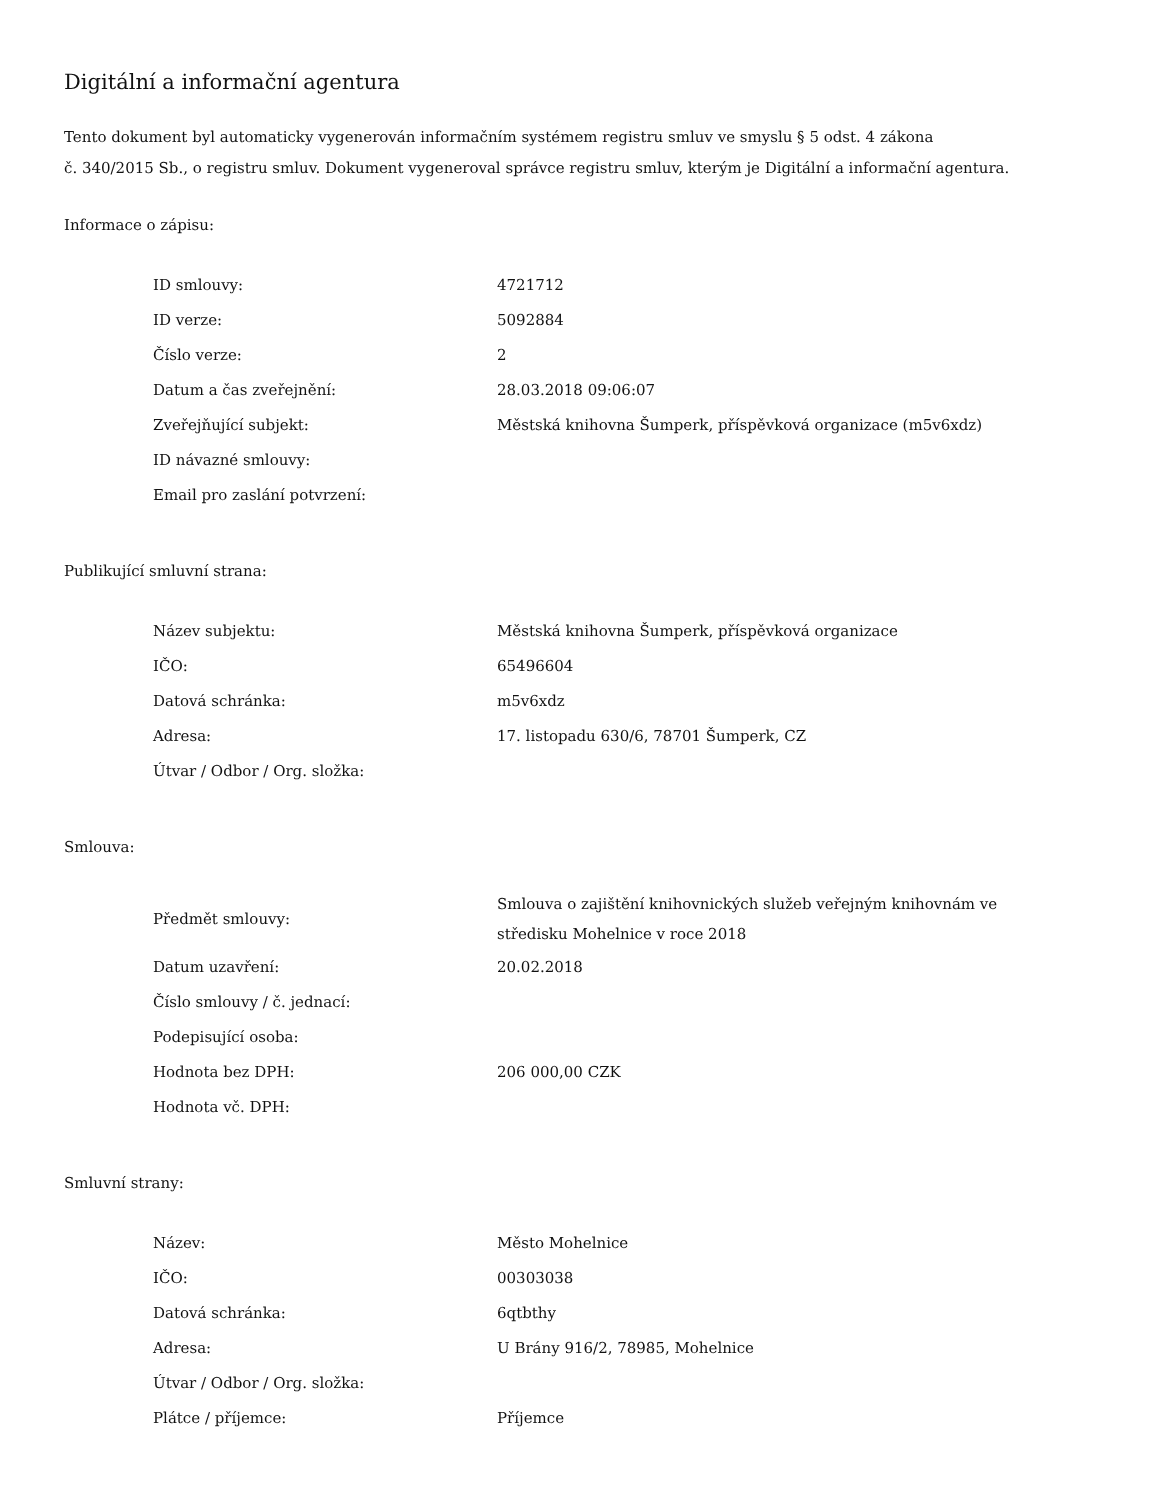Digitální a informační agentura
Tento dokument byl automaticky vygenerován informačním systémem registru smluv ve smyslu § 5 odst. 4 zákona
č. 340/2015 Sb., o registru smluv. Dokument vygeneroval správce registru smluv, kterým je Digitální a informační agentura.
Informace o zápisu:
| ID smlouvy: | 4721712 |
| ID verze: | 5092884 |
| Číslo verze: | 2 |
| Datum a čas zveřejnění: | 28.03.2018 09:06:07 |
| Zveřejňující subjekt: | Městská knihovna Šumperk, příspěvková organizace (m5v6xdz) |
| ID návazné smlouvy: | |
| Email pro zaslání potvrzení: | |
Publikující smluvní strana:
| Název subjektu: | Městská knihovna Šumperk, příspěvková organizace |
| IČO: | 65496604 |
| Datová schránka: | m5v6xdz |
| Adresa: | 17. listopadu 630/6, 78701 Šumperk, CZ |
| Útvar / Odbor / Org. složka: | |
Smlouva:
| Předmět smlouvy: | Smlouva o zajištění knihovnických služeb veřejným knihovnám ve středisku Mohelnice v roce 2018 |
| Datum uzavření: | 20.02.2018 |
| Číslo smlouvy / č. jednací: | |
| Podepisující osoba: | |
| Hodnota bez DPH: | 206 000,00 CZK |
| Hodnota vč. DPH: | |
Smluvní strany:
| Název: | Město Mohelnice |
| IČO: | 00303038 |
| Datová schránka: | 6qtbthy |
| Adresa: | U Brány 916/2, 78985, Mohelnice |
| Útvar / Odbor / Org. složka: | |
| Plátce / příjemce: | Příjemce |